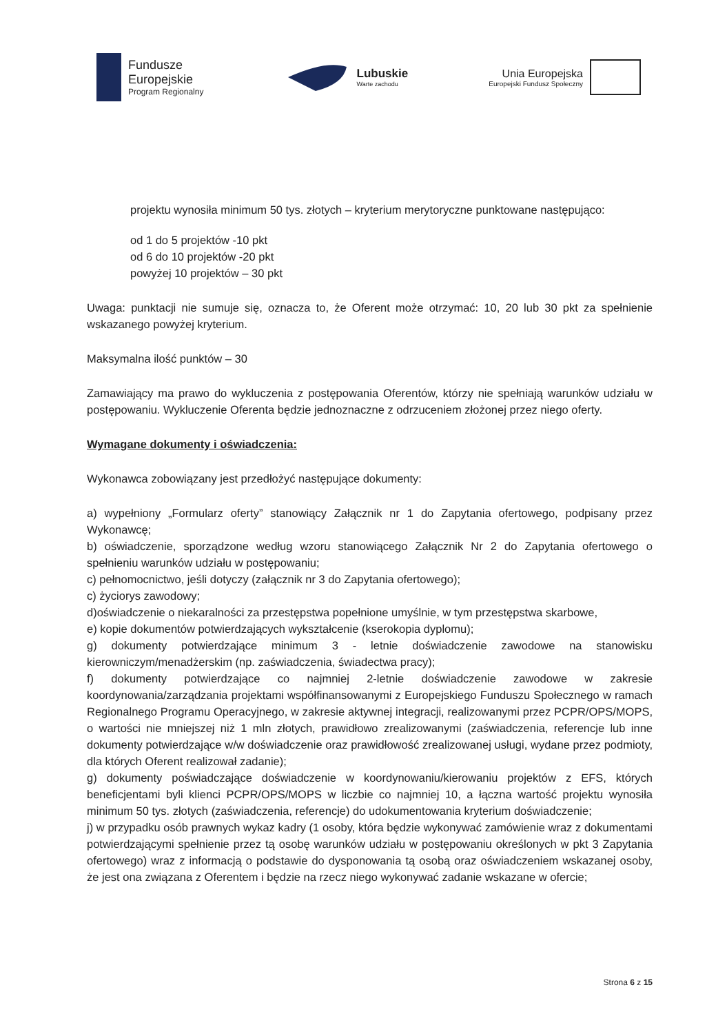Fundusze
Europejskie
Program Regionalny
Lubuskie
Warte zachodu
Unia Europejska
Europejski Fundusz Społeczny
projektu wynosiła minimum 50 tys. złotych – kryterium merytoryczne punktowane następująco:
od 1 do 5 projektów -10 pkt
od 6 do 10 projektów -20 pkt
powyżej 10 projektów – 30 pkt
Uwaga: punktacji nie sumuje się, oznacza to, że Oferent może otrzymać: 10, 20 lub 30 pkt za spełnienie wskazanego powyżej kryterium.
Maksymalna ilość punktów – 30
Zamawiający ma prawo do wykluczenia z postępowania Oferentów, którzy nie spełniają warunków udziału w postępowaniu. Wykluczenie Oferenta będzie jednoznaczne z odrzuceniem złożonej przez niego oferty.
Wymagane dokumenty i oświadczenia:
Wykonawca zobowiązany jest przedłożyć następujące dokumenty:
a) wypełniony „Formularz oferty” stanowiący Załącznik nr 1 do Zapytania ofertowego, podpisany przez Wykonawcę;
b) oświadczenie, sporządzone według wzoru stanowiącego Załącznik Nr 2 do Zapytania ofertowego o spełnieniu warunków udziału w postępowaniu;
c) pełnomocnictwo, jeśli dotyczy (załącznik nr 3 do Zapytania ofertowego);
c) życiorys zawodowy;
d)oświadczenie o niekaralności za przestępstwa popełnione umyślnie, w tym przestępstwa skarbowe,
e) kopie dokumentów potwierdzających wykształcenie (kserokopia dyplomu);
g) dokumenty potwierdzające minimum 3 - letnie doświadczenie zawodowe na stanowisku kierowniczym/menadżerskim (np. zaświadczenia, świadectwa pracy);
f) dokumenty potwierdzające co najmniej 2-letnie doświadczenie zawodowe w zakresie koordynowania/zarządzania projektami współfinansowanymi z Europejskiego Funduszu Społecznego w ramach Regionalnego Programu Operacyjnego, w zakresie aktywnej integracji, realizowanymi przez PCPR/OPS/MOPS, o wartości nie mniejszej niż 1 mln złotych, prawidłowo zrealizowanymi (zaświadczenia, referencje lub inne dokumenty potwierdzające w/w doświadczenie oraz prawidłowość zrealizowanej usługi, wydane przez podmioty, dla których Oferent realizował zadanie);
g) dokumenty poświadczające doświadczenie w koordynowaniu/kierowaniu projektów z EFS, których beneficjentami byli klienci PCPR/OPS/MOPS w liczbie co najmniej 10, a łączna wartość projektu wynosiła minimum 50 tys. złotych (zaświadczenia, referencje) do udokumentowania kryterium doświadczenie;
j) w przypadku osób prawnych wykaz kadry (1 osoby, która będzie wykonywać zamówienie wraz z dokumentami potwierdzającymi spełnienie przez tą osobę warunków udziału w postępowaniu określonych w pkt 3 Zapytania ofertowego) wraz z informacją o podstawie do dysponowania tą osobą oraz oświadczeniem wskazanej osoby, że jest ona związana z Oferentem i będzie na rzecz niego wykonywać zadanie wskazane w ofercie;
Strona 6 z 15